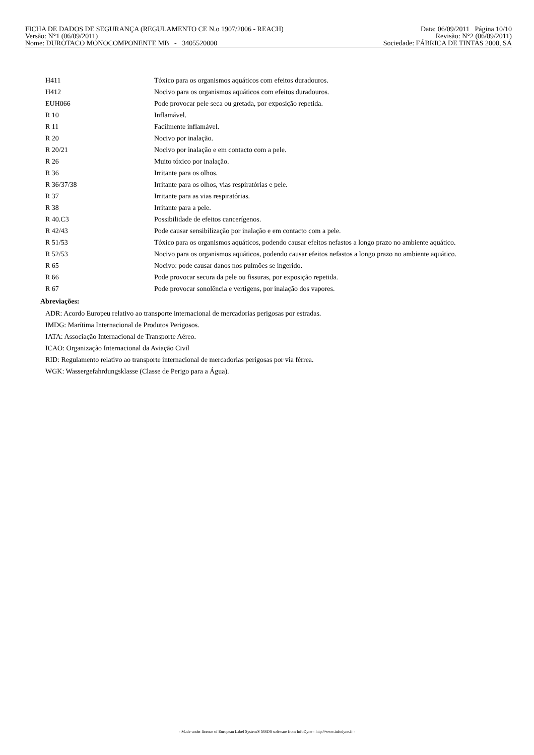FICHA DE DADOS DE SEGURANÇA (REGULAMENTO CE N.o 1907/2006 - REACH) Data: 06/09/2011 Página 10/10
Versão: N°1 (06/09/2011) Revisão: N°2 (06/09/2011)
Nome: DUROTACO MONOCOMPONENTE MB - 3405520000 Sociedade: FÁBRICA DE TINTAS 2000, SA
| H411 | Tóxico para os organismos aquáticos com efeitos duradouros. |
| H412 | Nocivo para os organismos aquáticos com efeitos duradouros. |
| EUH066 | Pode provocar pele seca ou gretada, por exposição repetida. |
| R 10 | Inflamável. |
| R 11 | Facilmente inflamável. |
| R 20 | Nocivo por inalação. |
| R 20/21 | Nocivo por inalação e em contacto com a pele. |
| R 26 | Muito tóxico por inalação. |
| R 36 | Irritante para os olhos. |
| R 36/37/38 | Irritante para os olhos, vias respiratórias e pele. |
| R 37 | Irritante para as vias respiratórias. |
| R 38 | Irritante para a pele. |
| R 40.C3 | Possibilidade de efeitos cancerígenos. |
| R 42/43 | Pode causar sensibilização por inalação e em contacto com a pele. |
| R 51/53 | Tóxico para os organismos aquáticos, podendo causar efeitos nefastos a longo prazo no ambiente aquático. |
| R 52/53 | Nocivo para os organismos aquáticos, podendo causar efeitos nefastos a longo prazo no ambiente aquático. |
| R 65 | Nocivo: pode causar danos nos pulmões se ingerido. |
| R 66 | Pode provocar secura da pele ou fissuras, por exposição repetida. |
| R 67 | Pode provocar sonolência e vertigens, por inalação dos vapores. |
Abreviações:
ADR: Acordo Europeu relativo ao transporte internacional de mercadorias perigosas por estradas.
IMDG: Marítima Internacional de Produtos Perigosos.
IATA: Associação Internacional de Transporte Aéreo.
ICAO: Organização Internacional da Aviação Civil
RID: Regulamento relativo ao transporte internacional de mercadorias perigosas por via férrea.
WGK: Wassergefahrdungsklasse (Classe de Perigo para a Água).
- Made under licence of European Label System® MSDS software from InfoDyne - http://www.infodyne.fr -